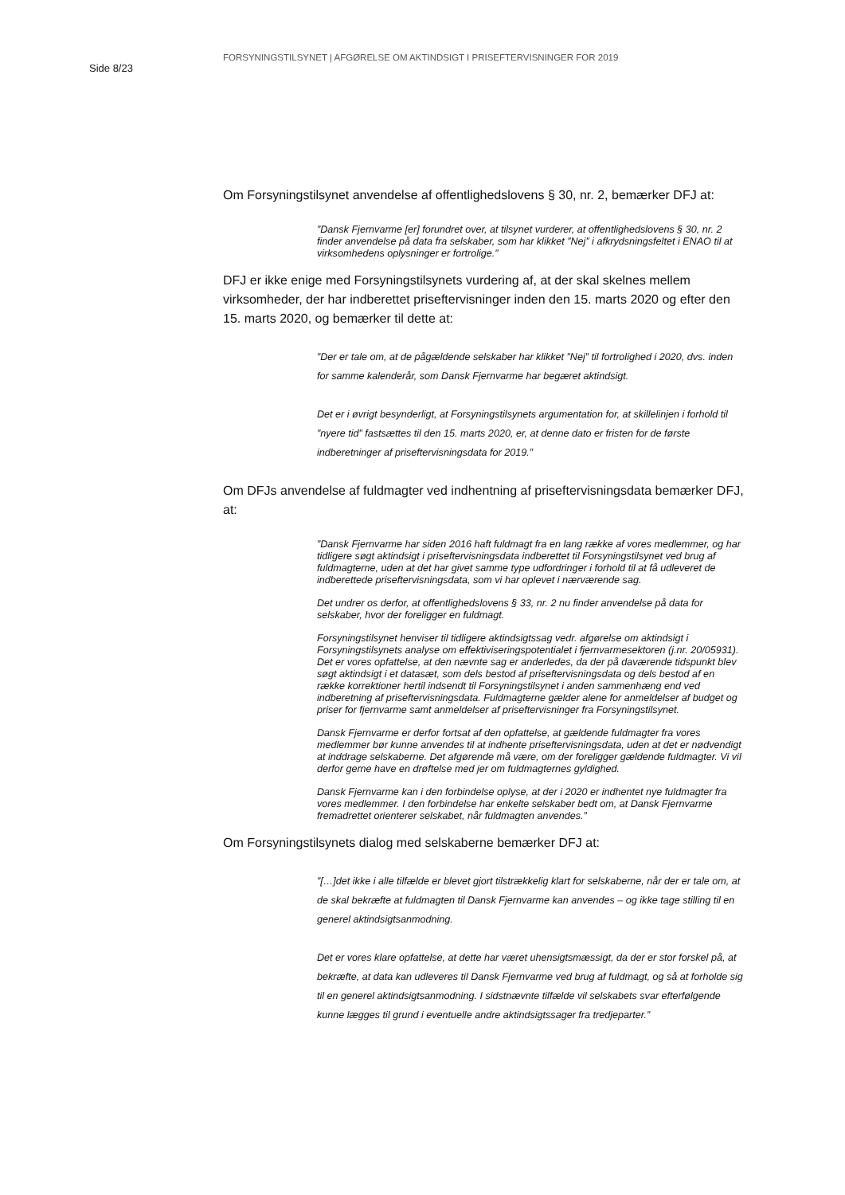Side 8/23
FORSYNINGSTILSYNET | AFGØRELSE OM AKTINDSIGT I PRISEFTERVISNINGER FOR 2019
Om Forsyningstilsynet anvendelse af offentlighedslovens § 30, nr. 2, bemærker DFJ at:
”Dansk Fjernvarme [er] forundret over, at tilsynet vurderer, at offentlighedslovens § 30, nr. 2 finder anvendelse på data fra selskaber, som har klikket ”Nej” i afkryds­ningsfeltet i ENAO til at virksomhedens oplysninger er fortrolige.”
DFJ er ikke enige med Forsyningstilsynets vurdering af, at der skal skelnes mellem virksomheder, der har indberettet priseftervisninger inden den 15. marts 2020 og efter den 15. marts 2020, og bemærker til dette at:
”Der er tale om, at de pågældende selskaber har klikket ”Nej” til fortrolighed i 2020, dvs. inden for samme kalenderår, som Dansk Fjernvarme har begæret aktindsigt.
Det er i øvrigt besynderligt, at Forsyningstilsynets argumentation for, at skillelinjen i forhold til ”nyere tid” fastsættes til den 15. marts 2020, er, at denne dato er fristen for de første indberetninger af priseftervisningsdata for 2019.”
Om DFJs anvendelse af fuldmagter ved indhentning af priseftervisningsdata bemærker DFJ, at:
”Dansk Fjernvarme har siden 2016 haft fuldmagt fra en lang række af vores medlem­mer, og har tidligere søgt aktindsigt i priseftervisningsdata indberettet til Forsynings­tilsynet ved brug af fuldmagterne, uden at det har givet samme type udfordringer i forhold til at få udleveret de indberettede priseftervisningsdata, som vi har oplevet i nærværende sag.
Det undrer os derfor, at offentlighedslovens § 33, nr. 2 nu finder anvendelse på data for selskaber, hvor der foreligger en fuldmagt.
Forsyningstilsynet henviser til tidligere aktindsigtssag vedr. afgørelse om aktindsigt i Forsyningstilsynets analyse om effektiviseringspotentialet i fjernvarmesektoren (j.nr. 20/05931). Det er vores opfattelse, at den nævnte sag er anderledes, da der på da­værende tidspunkt blev søgt aktindsigt i et datasæt, som dels bestod af priseftervis­ningsdata og dels bestod af en række korrektioner hertil indsendt til Forsyningstilsy­net i anden sammenhæng end ved indberetning af priseftervisningsdata. Fuldmag­terne gælder alene for anmeldelser af budget og priser for fjernvarme samt anmel­delser af priseftervisninger fra Forsyningstilsynet.
Dansk Fjernvarme er derfor fortsat af den opfattelse, at gældende fuldmagter fra vo­res medlemmer bør kunne anvendes til at indhente priseftervisningsdata, uden at det er nødvendigt at inddrage selskaberne. Det afgørende må være, om der forelig­ger gældende fuldmagter. Vi vil derfor gerne have en drøftelse med jer om fuldmag­ternes gyldighed.
Dansk Fjernvarme kan i den forbindelse oplyse, at der i 2020 er indhentet nye fuld­magter fra vores medlemmer. I den forbindelse har enkelte selskaber bedt om, at Dansk Fjernvarme fremadrettet orienterer selskabet, når fuldmagten anvendes.”
Om Forsyningstilsynets dialog med selskaberne bemærker DFJ at:
”[…]det ikke i alle tilfælde er blevet gjort tilstrækkelig klart for selskaberne, når der er tale om, at de skal bekræfte at fuldmagten til Dansk Fjernvarme kan anvendes – og ikke tage stilling til en generel aktindsigtsanmodning.
Det er vores klare opfattelse, at dette har været uhensigtsmæssigt, da der er stor forskel på, at bekræfte, at data kan udleveres til Dansk Fjernvarme ved brug af fuld­magt, og så at forholde sig til en generel aktindsigtsanmodning. I sidstnævnte til­fælde vil selskabets svar efterfølgende kunne lægges til grund i eventuelle andre aktindsigtssager fra tredjeparter.”